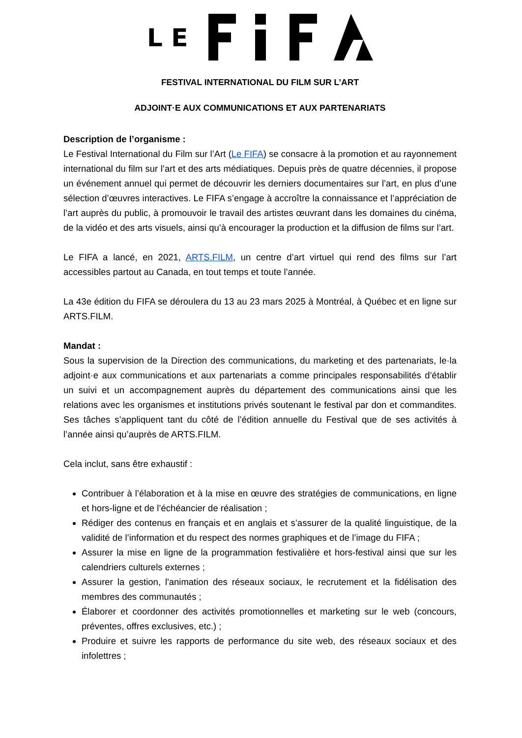L E
FESTIVAL INTERNATIONAL DU FILM SUR L’ART
ADJOINT·E AUX COMMUNICATIONS ET AUX PARTENARIATS
Description de l’organisme :
Le Festival International du Film sur l’Art (Le FIFA) se consacre à la promotion et au rayonnement international du film sur l’art et des arts médiatiques. Depuis près de quatre décennies, il propose un événement annuel qui permet de découvrir les derniers documentaires sur l’art, en plus d’une sélection d’œuvres interactives. Le FIFA s’engage à accroître la connaissance et l’appréciation de l’art auprès du public, à promouvoir le travail des artistes œuvrant dans les domaines du cinéma, de la vidéo et des arts visuels, ainsi qu’à encourager la production et la diffusion de films sur l’art.
Le FIFA a lancé, en 2021, ARTS.FILM, un centre d’art virtuel qui rend des films sur l’art accessibles partout au Canada, en tout temps et toute l’année.
La 43e édition du FIFA se déroulera du 13 au 23 mars 2025 à Montréal, à Québec et en ligne sur ARTS.FILM.
Mandat :
Sous la supervision de la Direction des communications, du marketing et des partenariats, le·la adjoint·e aux communications et aux partenariats a comme principales responsabilités d’établir un suivi et un accompagnement auprès du département des communications ainsi que les relations avec les organismes et institutions privés soutenant le festival par don et commandites. Ses tâches s’appliquent tant du côté de l’édition annuelle du Festival que de ses activités à l’année ainsi qu’auprès de ARTS.FILM.
Cela inclut, sans être exhaustif :
Contribuer à l’élaboration et à la mise en œuvre des stratégies de communications, en ligne et hors-ligne et de l’échéancier de réalisation ;
Rédiger des contenus en français et en anglais et s’assurer de la qualité linguistique, de la validité de l’information et du respect des normes graphiques et de l’image du FIFA ;
Assurer la mise en ligne de la programmation festivalière et hors-festival ainsi que sur les calendriers culturels externes ;
Assurer la gestion, l'animation des réseaux sociaux, le recrutement et la fidélisation des membres des communautés ;
Élaborer et coordonner des activités promotionnelles et marketing sur le web (concours, préventes, offres exclusives, etc.) ;
Produire et suivre les rapports de performance du site web, des réseaux sociaux et des infolettres ;